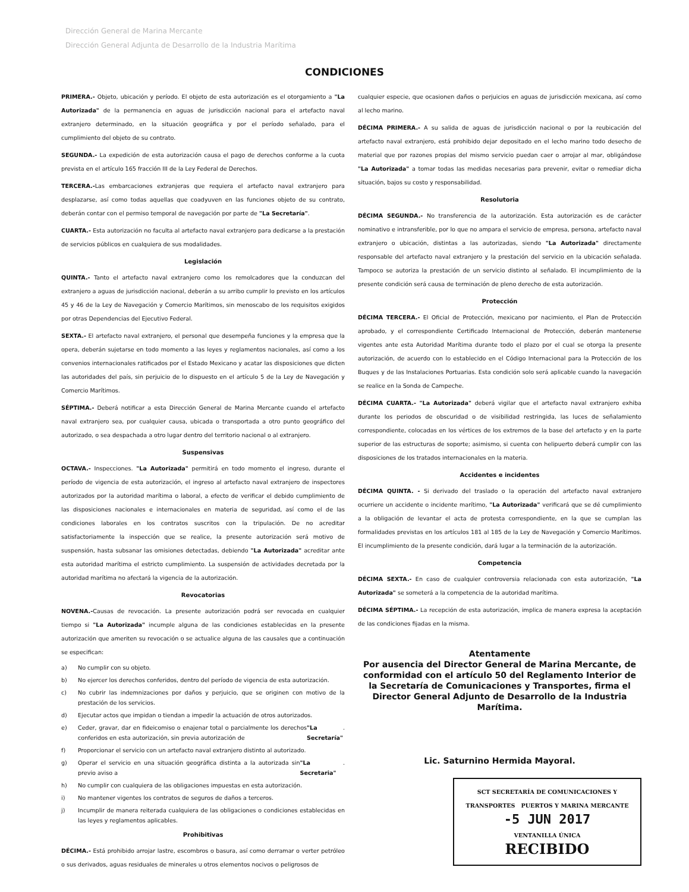Dirección General de Marina Mercante
Dirección General Adjunta de Desarrollo de la Industria Marítima
CONDICIONES
PRIMERA.- Objeto, ubicación y período. El objeto de esta autorización es el otorgamiento a "La Autorizada" de la permanencia en aguas de jurisdicción nacional para el artefacto naval extranjero determinado, en la situación geográfica y por el período señalado, para el cumplimiento del objeto de su contrato.
SEGUNDA.- La expedición de esta autorización causa el pago de derechos conforme a la cuota prevista en el artículo 165 fracción III de la Ley Federal de Derechos.
TERCERA.-Las embarcaciones extranjeras que requiera el artefacto naval extranjero para desplazarse, así como todas aquellas que coadyuven en las funciones objeto de su contrato, deberán contar con el permiso temporal de navegación por parte de "La Secretaría".
CUARTA.- Esta autorización no faculta al artefacto naval extranjero para dedicarse a la prestación de servicios públicos en cualquiera de sus modalidades.
Legislación
QUINTA.- Tanto el artefacto naval extranjero como los remolcadores que la conduzcan del extranjero a aguas de jurisdicción nacional, deberán a su arribo cumplir lo previsto en los artículos 45 y 46 de la Ley de Navegación y Comercio Marítimos, sin menoscabo de los requisitos exigidos por otras Dependencias del Ejecutivo Federal.
SEXTA.- El artefacto naval extranjero, el personal que desempeña funciones y la empresa que la opera, deberán sujetarse en todo momento a las leyes y reglamentos nacionales, así como a los convenios internacionales ratificados por el Estado Mexicano y acatar las disposiciones que dicten las autoridades del país, sin perjuicio de lo dispuesto en el artículo 5 de la Ley de Navegación y Comercio Marítimos.
SÉPTIMA.- Deberá notificar a esta Dirección General de Marina Mercante cuando el artefacto naval extranjero sea, por cualquier causa, ubicada o transportada a otro punto geográfico del autorizado, o sea despachada a otro lugar dentro del territorio nacional o al extranjero.
Suspensivas
OCTAVA.- Inspecciones. "La Autorizada" permitirá en todo momento el ingreso, durante el período de vigencia de esta autorización, el ingreso al artefacto naval extranjero de inspectores autorizados por la autoridad marítima o laboral, a efecto de verificar el debido cumplimiento de las disposiciones nacionales e internacionales en materia de seguridad, así como el de las condiciones laborales en los contratos suscritos con la tripulación. De no acreditar satisfactoriamente la inspección que se realice, la presente autorización será motivo de suspensión, hasta subsanar las omisiones detectadas, debiendo "La Autorizada" acreditar ante esta autoridad marítima el estricto cumplimiento. La suspensión de actividades decretada por la autoridad marítima no afectará la vigencia de la autorización.
Revocatorias
NOVENA.-Causas de revocación. La presente autorización podrá ser revocada en cualquier tiempo si "La Autorizada" incumple alguna de las condiciones establecidas en la presente autorización que ameriten su revocación o se actualice alguna de las causales que a continuación se especifican:
a) No cumplir con su objeto.
b) No ejercer los derechos conferidos, dentro del período de vigencia de esta autorización.
c) No cubrir las indemnizaciones por daños y perjuicio, que se originen con motivo de la prestación de los servicios.
d) Ejecutar actos que impidan o tiendan a impedir la actuación de otros autorizados.
e) Ceder, gravar, dar en fideicomiso o enajenar total o parcialmente los derechos conferidos en esta autorización, sin previa autorización de "La Secretaría".
f) Proporcionar el servicio con un artefacto naval extranjero distinto al autorizado.
g) Operar el servicio en una situación geográfica distinta a la autorizada sin previo aviso a "La Secretaria".
h) No cumplir con cualquiera de las obligaciones impuestas en esta autorización.
i) No mantener vigentes los contratos de seguros de daños a terceros.
j) Incumplir de manera reiterada cualquiera de las obligaciones o condiciones establecidas en las leyes y reglamentos aplicables.
Prohibitivas
DÉCIMA.- Está prohibido arrojar lastre, escombros o basura, así como derramar o verter petróleo o sus derivados, aguas residuales de minerales u otros elementos nocivos o peligrosos de
cualquier especie, que ocasionen daños o perjuicios en aguas de jurisdicción mexicana, así como al lecho marino.
DÉCIMA PRIMERA.- A su salida de aguas de jurisdicción nacional o por la reubicación del artefacto naval extranjero, está prohibido dejar depositado en el lecho marino todo desecho de material que por razones propias del mismo servicio puedan caer o arrojar al mar, obligándose "La Autorizada" a tomar todas las medidas necesarias para prevenir, evitar o remediar dicha situación, bajos su costo y responsabilidad.
Resolutoria
DÉCIMA SEGUNDA.- No transferencia de la autorización. Esta autorización es de carácter nominativo e intransferible, por lo que no ampara el servicio de empresa, persona, artefacto naval extranjero o ubicación, distintas a las autorizadas, siendo "La Autorizada" directamente responsable del artefacto naval extranjero y la prestación del servicio en la ubicación señalada. Tampoco se autoriza la prestación de un servicio distinto al señalado. El incumplimiento de la presente condición será causa de terminación de pleno derecho de esta autorización.
Protección
DÉCIMA TERCERA.- El Oficial de Protección, mexicano por nacimiento, el Plan de Protección aprobado, y el correspondiente Certificado Internacional de Protección, deberán mantenerse vigentes ante esta Autoridad Marítima durante todo el plazo por el cual se otorga la presente autorización, de acuerdo con lo establecido en el Código Internacional para la Protección de los Buques y de las Instalaciones Portuarias. Esta condición solo será aplicable cuando la navegación se realice en la Sonda de Campeche.
DÉCIMA CUARTA.- "La Autorizada" deberá vigilar que el artefacto naval extranjero exhiba durante los periodos de obscuridad o de visibilidad restringida, las luces de señalamiento correspondiente, colocadas en los vértices de los extremos de la base del artefacto y en la parte superior de las estructuras de soporte; asimismo, si cuenta con helipuerto deberá cumplir con las disposiciones de los tratados internacionales en la materia.
Accidentes e incidentes
DÉCIMA QUINTA. - Si derivado del traslado o la operación del artefacto naval extranjero ocurriere un accidente o incidente marítimo, "La Autorizada" verificará que se dé cumplimiento a la obligación de levantar el acta de protesta correspondiente, en la que se cumplan las formalidades previstas en los artículos 181 al 185 de la Ley de Navegación y Comercio Marítimos. El incumplimiento de la presente condición, dará lugar a la terminación de la autorización.
Competencia
DÉCIMA SEXTA.- En caso de cualquier controversia relacionada con esta autorización, "La Autorizada" se someterá a la competencia de la autoridad marítima.
DÉCIMA SÉPTIMA.- La recepción de esta autorización, implica de manera expresa la aceptación de las condiciones fijadas en la misma.
Atentamente
Por ausencia del Director General de Marina Mercante, de conformidad con el artículo 50 del Reglamento Interior de la Secretaría de Comunicaciones y Transportes, firma el Director General Adjunto de Desarrollo de la Industria Marítima.
Lic. Saturnino Hermida Mayoral.
SCT SECRETARÍA DE COMUNICACIONES Y TRANSPORTES PUERTOS Y MARINA MERCANTE
-5 JUN 2017
VENTANILLA ÚNICA
RECIBIDO